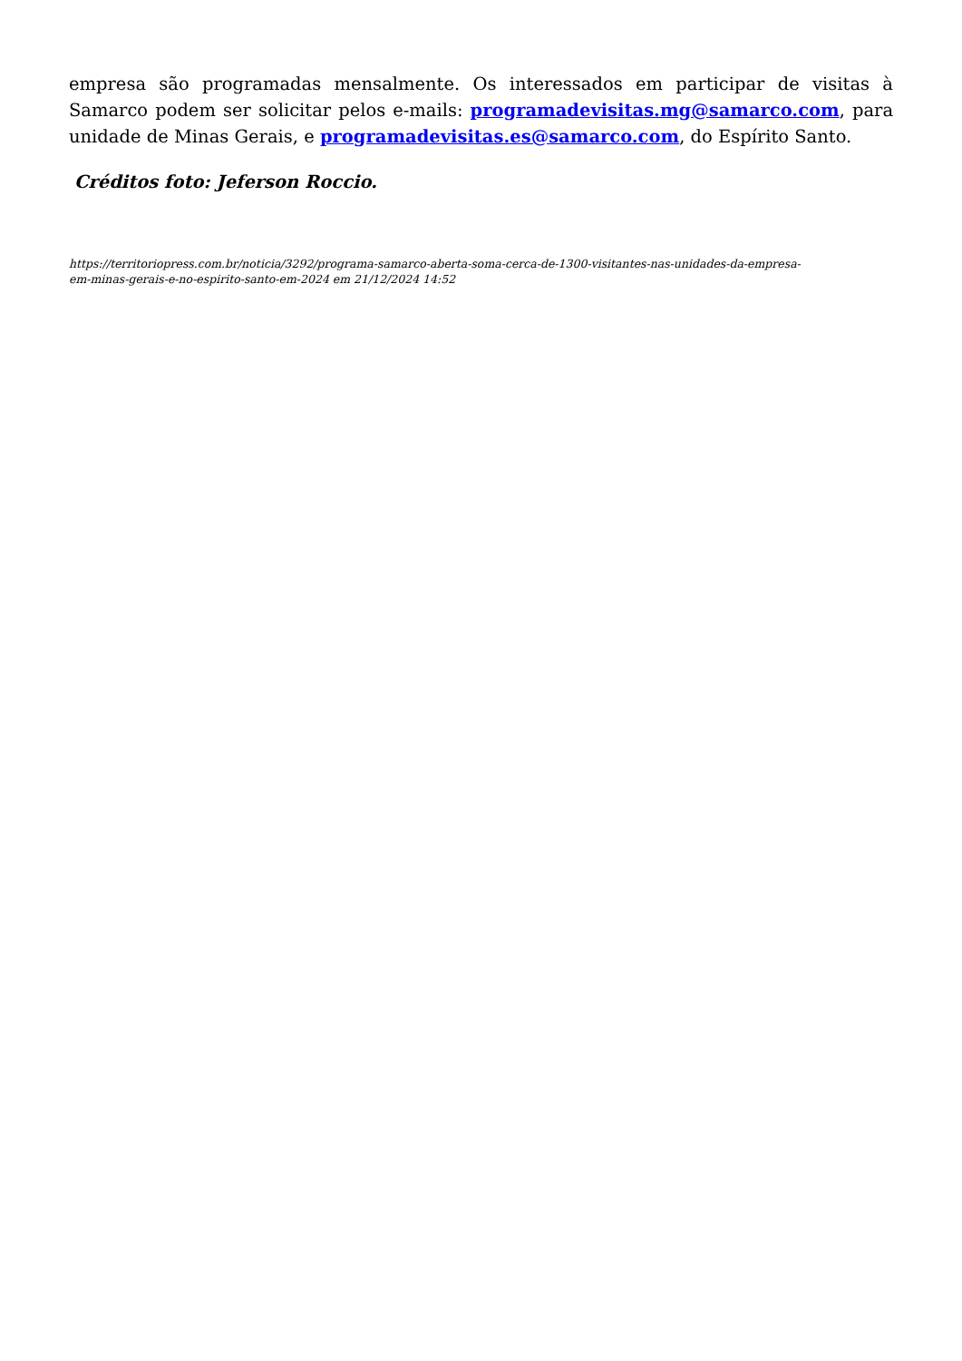empresa são programadas mensalmente. Os interessados em participar de visitas à Samarco podem ser solicitar pelos e-mails: programadevisitas.mg@samarco.com, para unidade de Minas Gerais, e programadevisitas.es@samarco.com, do Espírito Santo.
Créditos foto: Jeferson Roccio.
https://territoriopress.com.br/noticia/3292/programa-samarco-aberta-soma-cerca-de-1300-visitantes-nas-unidades-da-empresa-em-minas-gerais-e-no-espirito-santo-em-2024 em 21/12/2024 14:52